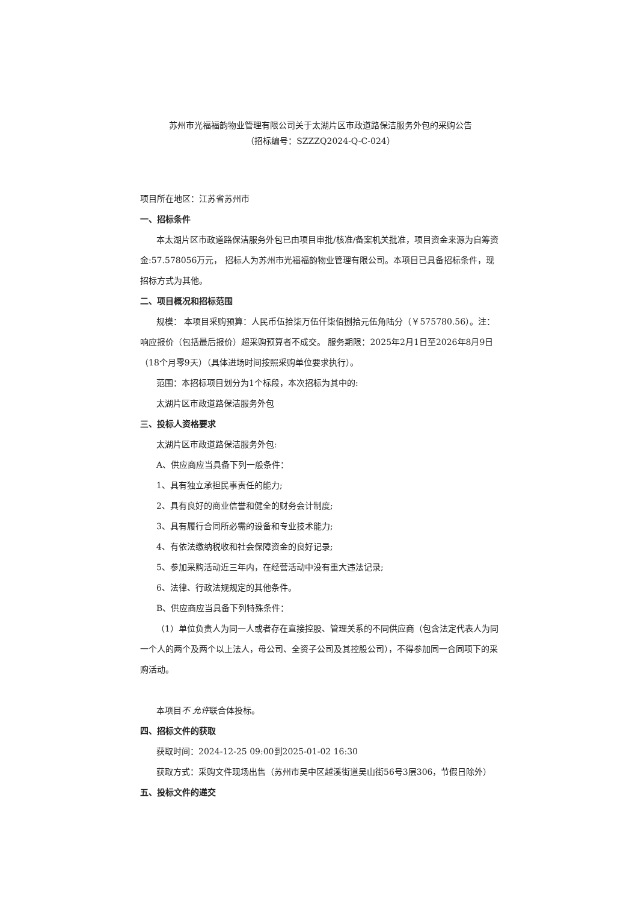苏州市光福福韵物业管理有限公司关于太湖片区市政道路保洁服务外包的采购公告
（招标编号：SZZZQ2024-Q-C-024）
项目所在地区：江苏省苏州市
一、招标条件
本太湖片区市政道路保洁服务外包已由项目审批/核准/备案机关批准，项目资金来源为自筹资金:57.578056万元， 招标人为苏州市光福福韵物业管理有限公司。本项目已具备招标条件，现招标方式为其他。
二、项目概况和招标范围
规模： 本项目采购预算：人民币伍拾柒万伍仟柒佰捌拾元伍角陆分（￥575780.56）。注：响应报价（包括最后报价）超采购预算者不成交。 服务期限：2025年2月1日至2026年8月9日（18个月零9天）（具体进场时间按照采购单位要求执行）。
范围：本招标项目划分为1个标段，本次招标为其中的:
太湖片区市政道路保洁服务外包
三、投标人资格要求
太湖片区市政道路保洁服务外包:
A、供应商应当具备下列一般条件：
1、具有独立承担民事责任的能力;
2、具有良好的商业信誉和健全的财务会计制度;
3、具有履行合同所必需的设备和专业技术能力;
4、有依法缴纳税收和社会保障资金的良好记录;
5、参加采购活动近三年内，在经营活动中没有重大违法记录;
6、法律、行政法规规定的其他条件。
B、供应商应当具备下列特殊条件：
（1）单位负责人为同一人或者存在直接控股、管理关系的不同供应商（包含法定代表人为同一个人的两个及两个以上法人，母公司、全资子公司及其控股公司），不得参加同一合同项下的采购活动。
本项目不 允许联合体投标。
四、招标文件的获取
获取时间：2024-12-25 09:00到2025-01-02 16:30
获取方式：采购文件现场出售（苏州市吴中区越溪街道吴山街56号3层306，节假日除外）
五、投标文件的递交